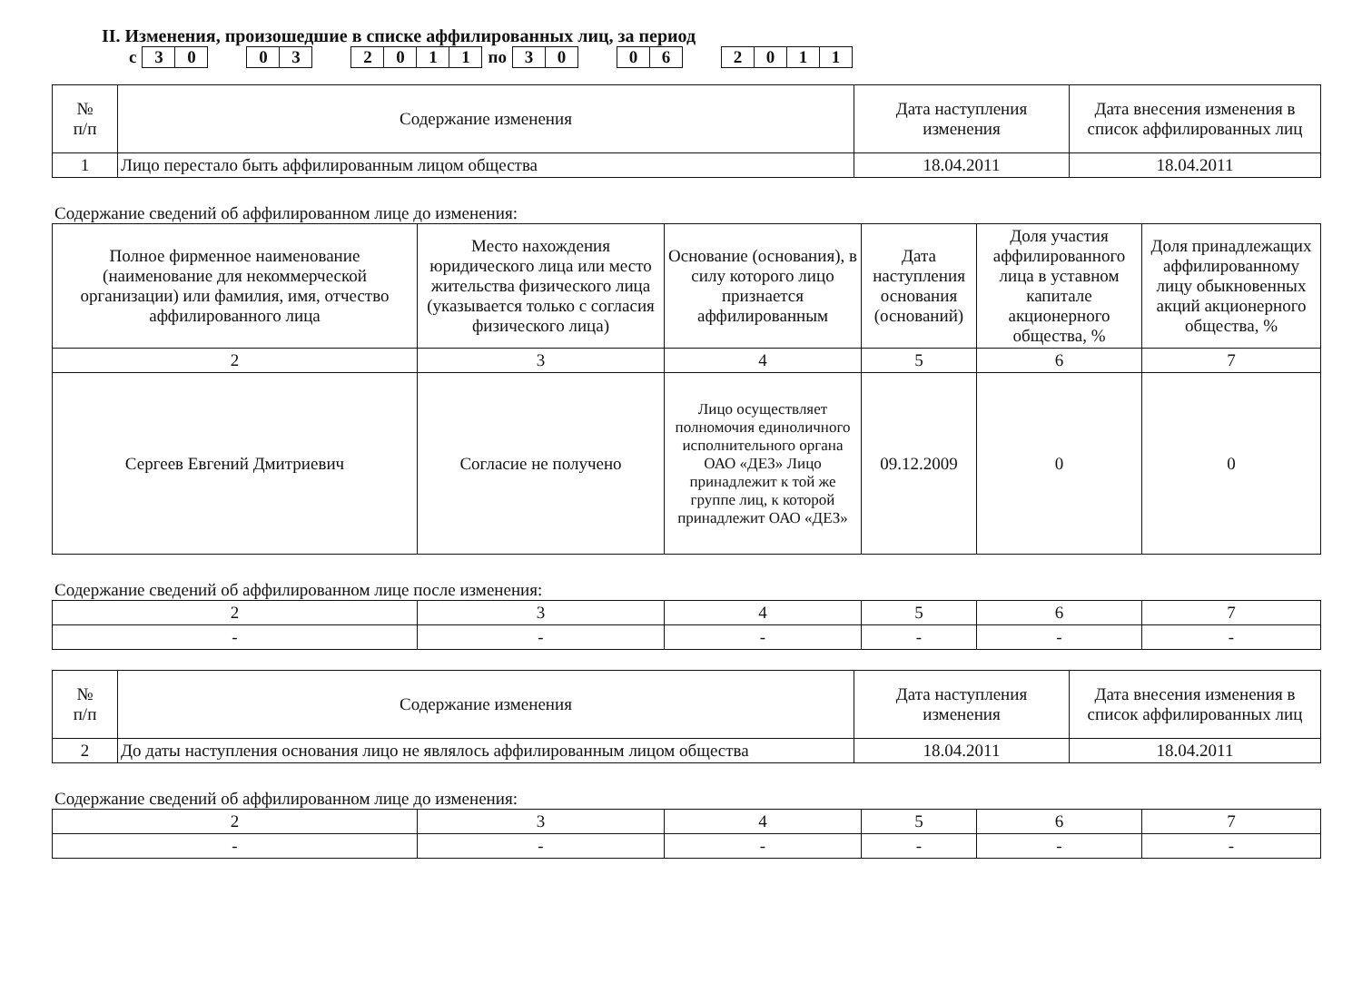II. Изменения, произошедшие в списке аффилированных лиц, за период
с 30 03 2011 по 30 06 2011
| № п/п | Содержание изменения | Дата наступления изменения | Дата внесения изменения в список аффилированных лиц |
| --- | --- | --- | --- |
| 1 | Лицо перестало быть аффилированным лицом общества | 18.04.2011 | 18.04.2011 |
Содержание сведений об аффилированном лице до изменения:
| Полное фирменное наименование (наименование для некоммерческой организации) или фамилия, имя, отчество аффилированного лица | Место нахождения юридического лица или место жительства физического лица (указывается только с согласия физического лица) | Основание (основания), в силу которого лицо признается аффилированным | Дата наступления основания (оснований) | Доля участия аффилированного лица в уставном капитале акционерного общества, % | Доля принадлежащих аффилированному лицу обыкновенных акций акционерного общества, % |
| --- | --- | --- | --- | --- | --- |
| 2 | 3 | 4 | 5 | 6 | 7 |
| Сергеев Евгений Дмитриевич | Согласие не получено | Лицо осуществляет полномочия единоличного исполнительного органа ОАО «ДЕЗ» Лицо принадлежит к той же группе лиц, к которой принадлежит ОАО «ДЕЗ» | 09.12.2009 | 0 | 0 |
Содержание сведений об аффилированном лице после изменения:
| 2 | 3 | 4 | 5 | 6 | 7 |
| - | - | - | - | - | - |
| № п/п | Содержание изменения | Дата наступления изменения | Дата внесения изменения в список аффилированных лиц |
| --- | --- | --- | --- |
| 2 | До даты наступления основания лицо не являлось аффилированным лицом общества | 18.04.2011 | 18.04.2011 |
Содержание сведений об аффилированном лице до изменения:
| 2 | 3 | 4 | 5 | 6 | 7 |
| - | - | - | - | - | - |